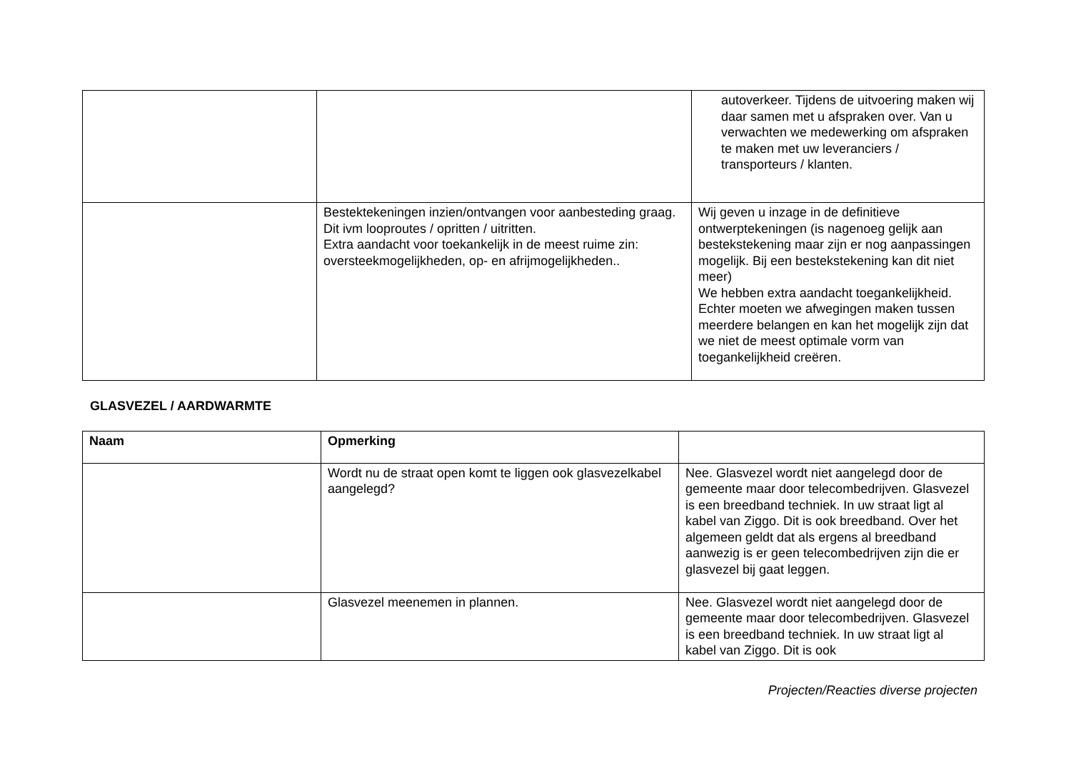| | | autoverkeer. Tijdens de uitvoering maken wij daar samen met u afspraken over. Van u verwachten we medewerking om afspraken te maken met uw leveranciers / transporteurs / klanten. |
| | Bestektekeningen inzien/ontvangen voor aanbesteding graag. Dit ivm looproutes / opritten / uitritten. Extra aandacht voor toekankelijk in de meest ruime zin: oversteekmogelijkheden, op- en afrijmogelijkheden.. | Wij geven u inzage in de definitieve ontwerptekeningen (is nagenoeg gelijk aan bestekstekening maar zijn er nog aanpassingen mogelijk. Bij een bestekstekening kan dit niet meer) We hebben extra aandacht toegankelijkheid. Echter moeten we afwegingen maken tussen meerdere belangen en kan het mogelijk zijn dat we niet de meest optimale vorm van toegankelijkheid creëren. |
GLASVEZEL / AARDWARMTE
| Naam | Opmerking | |
| --- | --- | --- |
| | Wordt nu de straat open komt te liggen ook glasvezelkabel aangelegd? | Nee. Glasvezel wordt niet aangelegd door de gemeente maar door telecombedrijven. Glasvezel is een breedband techniek. In uw straat ligt al kabel van Ziggo. Dit is ook breedband. Over het algemeen geldt dat als ergens al breedband aanwezig is er geen telecombedrijven zijn die er glasvezel bij gaat leggen. |
| | Glasvezel meenemen in plannen. | Nee. Glasvezel wordt niet aangelegd door de gemeente maar door telecombedrijven. Glasvezel is een breedband techniek. In uw straat ligt al kabel van Ziggo. Dit is ook |
Projecten/Reacties diverse projecten